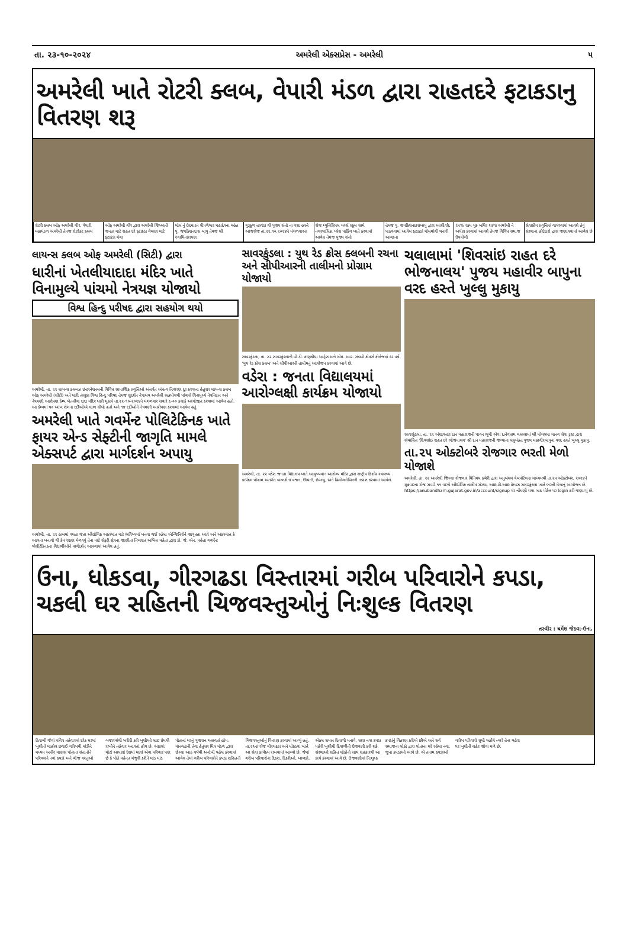તા. ૨૩-૧૦-૨૦૨૪ અમરેલી એક્સપ્રેસ - અમરેલી ૫
અમરેલી ખાતે રોટરી ક્લબ, વેપારી મંડળ દ્વારા રાહતદરે ફટાકડાનુ વિતરણ શરૂ
રોટરી ક્લબ ઓફ અમરેલી ગીર, વેપારી મહામંડળ અમરેલી તેમજ રોટરેક્ટ ક્લબ
ઓફ અમરેલી ગીર દ્વારા અમરેલી જિલ્લાની જનતા માટે રાહત દરે ફટાકડા વેચાણ માટે ફટાકડા મેગા
મોલ નું ઉદઘાટન પીપળેશ્વર મહાદેવના મહંત પૂ. જયકિશનદાસ બાપુ તેમજ શ્રી સ્વામિનારાયણ
ગુરૂકુળ તરવડા થી પૂજ્ય સંતો ના વરદ હસ્તે આજરોજ તા.૨૨.૧૦.૨૦૨૪ને મંગળવારના
રોજ મ્યુનિસિપલ ગર્લ્સ સ્કૂલ સામે નગરપાલિકા પ્લેસ પાર્કિંગ ખાતે કરવામાં આવેલ તેમજ પુજ્ય સંતો
તેમજ પુ. જયકિશનદાસબાપુ દ્વારા આશીર્વાદ પાઠવવામાં આવેલ ફટાકડાં મોલમાંથી થનારી આવકના
૨૫% રકમ મુક બધિર શાળા અમરેલી ને અર્પણ કરવામાં આવશે તેમજ વિવિધ સમાજ ઉપયોગી
સેવાકીય પ્રવૃત્તિમાં વાપરવામાં આવશે તેવું સંસ્થાના હોદેદારો દ્વારા જણાવવામાં આવેલ છે
લાયન્સ ક્લબ ઓફ અમરેલી (સિટી) દ્વારા
ધારીનાં ખેતલીયાદાદા મંદિર ખાતે વિનામુલ્યે પાંચમો નેત્રયજ્ઞ યોજાયો
વિશ્વ હિન્દુ પરીષદ દ્વારા સહયોગ થયો
અમરેલી, તા. ૨૨ લાયન્સ ક્લબઝ ઇન્ટરનેશનલની વિવિધ સામાજિક પ્રવૃત્તિઓ અંતર્ગત અંધત્વ નિવારણ દૂર કરવાના હેતુસર લાયન્સ ક્લબ ઓફ અમરેલી (સીટી) અને ધારી તાલુકા વિશ્વ હિન્દુ પરિષદ તેમજ સુદર્શન નેત્રાલય અમરેલી સહયોગથી પાંચમો વિનામૂલ્યે નેત્રનિદાન અને નેત્રમણી આરોપણ કેમ્પ ખેતલીયા દાદા મંદિર ધારી મુકામે તા.૨૨-૧૦-૨૦૨૪ને મંગળવાર સવારે ૯-૦૦ કલાકે આયોજીત કરવામાં આવેલ હતો. આ કેમ્પમાં ૫૦ આંખ રોગના દર્દીઓએ લાભ લીધો હતો અને ૧૪ દર્દીઓને નેત્રમણી આરોપણ કરવામાં આવેલ હતું.
અમરેલી ખાતે ગવર્મેન્ટ પોલિટેકિનક ખાતે ફાયર એન્ડ સેફ્ટીની જાગૃતિ મામલે એક્સપર્ટ દ્વારા માર્ગદર્શન અપાયુ
અમરેલી, તા. ૨૨ હાલમાં વધતા જતા ઔદ્યોગિક અકસ્માત માટે ભવિષ્યમાં બનવા જઈ રહેલા એન્જિનિરોને જાગૃતતા આવે અને અકસ્માત કે આગના બનાવો થી કેમ રક્ષણ મેળવવું તેના માટે સેફ્ટી ક્ષેત્રના જાણીતા નિષ્ણાત અખિલ મહેતા દ્વારા ડો. જે. એન. મહેતા ગવર્મેન્ટ પોલીટેકિનકના વિદ્યાર્થીઓને માર્ગદર્શન આપવામાં આવેલ હતું.
સાવરકુંડલા : યુથ રેડ ક્રોસ ક્લબની રચના અને સીપીઆરની તાલીમનો પ્રોગ્રામ યોજાયો
સાવરકુંડલા, તા. ૨૨ સાવરકુંડલાની વી.ડી. કાણકીયા આર્ટ્સ અને એમ. આર. સંઘવી કોમર્સ કોલેજમાં દર વર્ષે 'યુથ રેડ ક્રોસ ક્લબ' અને સીપીઆરની તાલીમનું આયોજન કરવામાં આવે છે.
વડેરા : જનતા વિદ્યાલયમાં આરોગ્લક્ષી કાર્યક્રમ યોજાયો
અમરેલી, તા. ૨૨ વડેરા જનતા વિદ્યાલય ખાતે આયુષ્યમાન આરોગ્ય મંદિર દ્વારા રાષ્ટ્રીય કિશોર સ્વાસ્થ્ય કાર્યક્રમ પોગ્રામ અંતર્ગત બાળકોના વજન, ઊંચાઈ, ઇબ્લ્યુ, અને હિમોગ્લોબિનની તપાસ કરવામાં આવેલ.
ચલાલામાં 'શિવસાંઇ રાહત દરે ભોજનાલય' પુજય મહાવીર બાપુના વરદ હસ્તે ખુલ્લુ મુકાયુ
સાવરકુંડલા, તા. ૨૨ અંશાવતાર દાન મહારાજની પાવન ભૂમી એવા દાનેવધામ ચલાલામાં શ્રી મોગલમા માનવ સેવા ટ્રસ્ટ દ્વારા સંચાલિત 'શિવસાંઇ રાહત દરે ભોજનાલય' શ્રી દાન મહારાજની જગ્યાના લઘુમંહત પુજ્ય મહાવીરબાપુના વરદ હસ્તે ખુલ્લુ મુકાયુ.
તા.૨૫ ઓક્ટોબરે રોજગાર ભરતી મેળો યોજાશે
અમરેલી, તા. ૨૨ અમરેલી જિલ્લા રોજગાર વિનિમય કચેરી દ્વારા અનુબંધમ વેબપોર્ટલના માધ્યમથી તા.૨૫ ઓક્ટોબર, ૨૦૨૪ને શુક્રવારના રોજ સવારે ૧૧ વાગ્યે ઔદ્યોગિક તાલીમ સંસ્થા, આઇ.ટી.આઇ કેમ્પસ સાવરકુંડલા ખાતે ભરતી મેળાનું આયોજન છે. https://anubandham.gujarat.gov.in/account/signup પર નોંધણી થયા બાદ પોર્ટલ પર login કરી જણાવ્યું છે.
ઉના, ધોકડવા, ગીરગઢડા વિસ્તારમાં ગરીબ પરિવારોને કપડા, ચકલી ઘર સહિતની ચિજવસ્તુઓનું નિઃશુલ્ક વિતરણ
તસ્વીર : ધર્મેશ જેઠવા-ઉના.
દિવાળી જેવાં પવિત્ર તહેવારમાં દરેક ઘરમાં ખુશીનો માહોલ છવાઈ ગરીબથી માંડીને મધ્યમ અમીર માણસ પોતાના સંતાનોને પરિવારને નવાં કપડાં અને ચીજ વસ્તુઓ બજારમાંથી ખરીદી કરી ખુશીઓ લાઇ પ્રેમથી રાખીને તહેવાર મનાવતાં હોય છે. આટલાં મોટાં આપણાં દેશમાં ઘણાં એવા પરિવાર પણ છે કે પોતે મહેનત મંજૂરી કરીને માંડ માંડ પોતાનાં ઘરનું ગુજરાન ચલાવતાં હોય. માનવતાની તેવા હેતુસર મિત્ર મંડળ દ્વારા છેલ્લા આઠ વર્ષથી અનોખી પહેલ કરવામાં આવેલ તેમાં ગરીબ પરિવારોને કપડા સહિતની ચિજવસ્તુઓનું વિતરણ કરવામાં આવ્યું હતું. તા.૨૧ના રોજ ગીરગઢડા અને ધોકડવા ખાતે આ સેવા કાર્યક્રમ રાખવામાં આવ્યો છે. જેમાં ગરીબ પરિવારોના દિકરા, દિકરીઓ, બાળકો, એકલ સમાન દિવાળી મનાવે, સારા નવા કપડા પહેરી ખુશીથી દિવાળીની ઉજવણી કરી શકે. સંસ્થાઓ સહિત લોકોનો સાથ સહકારથી આ કાર્ય કરવામાં આવે છે. ઉજવણીમાં નિઃશુલ્ક કપડાંનું વિતરણ કરીએ છીએ અને સર્વ સમાજના લોકો દ્વારા પોતાના ઘરે રહેલા નવા, જુના કપડાઓ આપે છે. એ તમામ કપડાઓ ગરીબ પરિવારો સુધી પહોંચે ત્યારે તેના ચહેરા પર ખુશીની લહેર જોવા મળે છે.